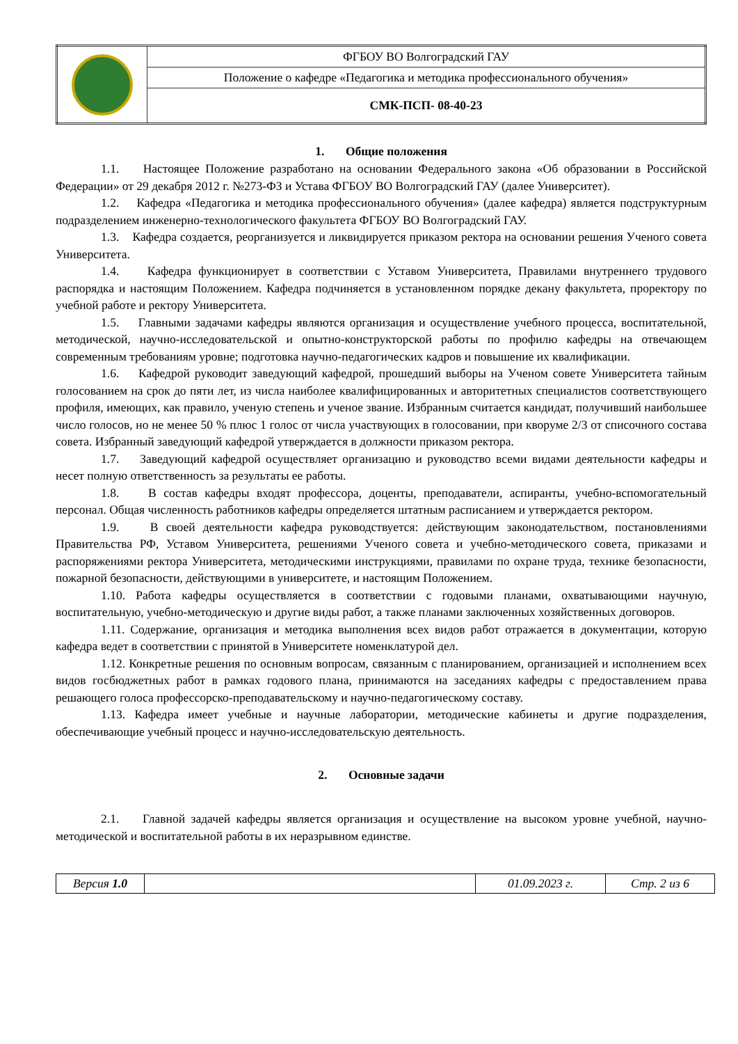| | ФГБОУ ВО Волгоградский ГАУ |
| | Положение о кафедре «Педагогика и методика профессионального обучения» |
| | СМК-ПСП- 08-40-23 |
1. Общие положения
1.1. Настоящее Положение разработано на основании Федерального закона «Об образовании в Российской Федерации» от 29 декабря 2012 г. №273-ФЗ и Устава ФГБОУ ВО Волгоградский ГАУ (далее Университет).
1.2. Кафедра «Педагогика и методика профессионального обучения» (далее кафедра) является подструктурным подразделением инженерно-технологического факультета ФГБОУ ВО Волгоградский ГАУ.
1.3. Кафедра создается, реорганизуется и ликвидируется приказом ректора на основании решения Ученого совета Университета.
1.4. Кафедра функционирует в соответствии с Уставом Университета, Правилами внутреннего трудового распорядка и настоящим Положением. Кафедра подчиняется в установленном порядке декану факультета, проректору по учебной работе и ректору Университета.
1.5. Главными задачами кафедры являются организация и осуществление учебного процесса, воспитательной, методической, научно-исследовательской и опытно-конструкторской работы по профилю кафедры на отвечающем современным требованиям уровне; подготовка научно-педагогических кадров и повышение их квалификации.
1.6. Кафедрой руководит заведующий кафедрой, прошедший выборы на Ученом совете Университета тайным голосованием на срок до пяти лет, из числа наиболее квалифицированных и авторитетных специалистов соответствующего профиля, имеющих, как правило, ученую степень и ученое звание. Избранным считается кандидат, получивший наибольшее число голосов, но не менее 50 % плюс 1 голос от числа участвующих в голосовании, при кворуме 2/3 от списочного состава совета. Избранный заведующий кафедрой утверждается в должности приказом ректора.
1.7. Заведующий кафедрой осуществляет организацию и руководство всеми видами деятельности кафедры и несет полную ответственность за результаты ее работы.
1.8. В состав кафедры входят профессора, доценты, преподаватели, аспиранты, учебно-вспомогательный персонал. Общая численность работников кафедры определяется штатным расписанием и утверждается ректором.
1.9. В своей деятельности кафедра руководствуется: действующим законодательством, постановлениями Правительства РФ, Уставом Университета, решениями Ученого совета и учебно-методического совета, приказами и распоряжениями ректора Университета, методическими инструкциями, правилами по охране труда, технике безопасности, пожарной безопасности, действующими в университете, и настоящим Положением.
1.10. Работа кафедры осуществляется в соответствии с годовыми планами, охватывающими научную, воспитательную, учебно-методическую и другие виды работ, а также планами заключенных хозяйственных договоров.
1.11. Содержание, организация и методика выполнения всех видов работ отражается в документации, которую кафедра ведет в соответствии с принятой в Университете номенклатурой дел.
1.12. Конкретные решения по основным вопросам, связанным с планированием, организацией и исполнением всех видов госбюджетных работ в рамках годового плана, принимаются на заседаниях кафедры с предоставлением права решающего голоса профессорско-преподавательскому и научно-педагогическому составу.
1.13. Кафедра имеет учебные и научные лаборатории, методические кабинеты и другие подразделения, обеспечивающие учебный процесс и научно-исследовательскую деятельность.
2. Основные задачи
2.1. Главной задачей кафедры является организация и осуществление на высоком уровне учебной, научно-методической и воспитательной работы в их неразрывном единстве.
| Версия 1.0 | | 01.09.2023 г. | Стр. 2 из 6 |